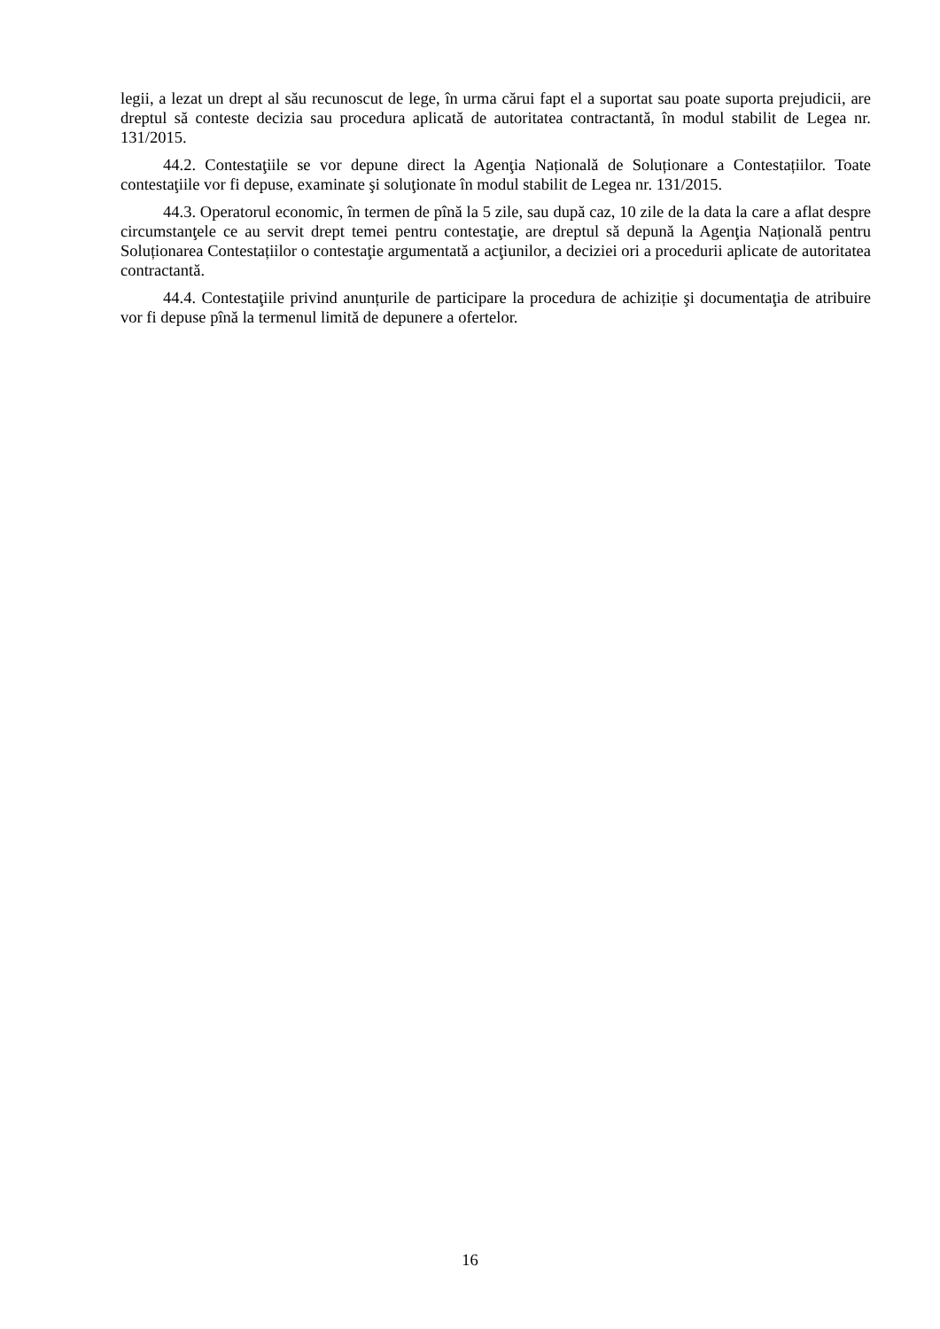legii, a lezat un drept al său recunoscut de lege, în urma cărui fapt el a suportat sau poate suporta prejudicii, are dreptul să conteste decizia sau procedura aplicată de autoritatea contractantă, în modul stabilit de Legea nr. 131/2015.
44.2. Contestaţiile se vor depune direct la Agenţia Națională de Soluționare a Contestațiilor. Toate contestaţiile vor fi depuse, examinate şi soluţionate în modul stabilit de Legea nr. 131/2015.
44.3. Operatorul economic, în termen de pînă la 5 zile, sau după caz, 10 zile de la data la care a aflat despre circumstanţele ce au servit drept temei pentru contestaţie, are dreptul să depună la Agenţia Națională pentru Soluționarea Contestațiilor o contestaţie argumentată a acţiunilor, a deciziei ori a procedurii aplicate de autoritatea contractantă.
44.4. Contestaţiile privind anunțurile de participare la procedura de achiziție şi documentaţia de atribuire vor fi depuse pînă la termenul limită de depunere a ofertelor.
16